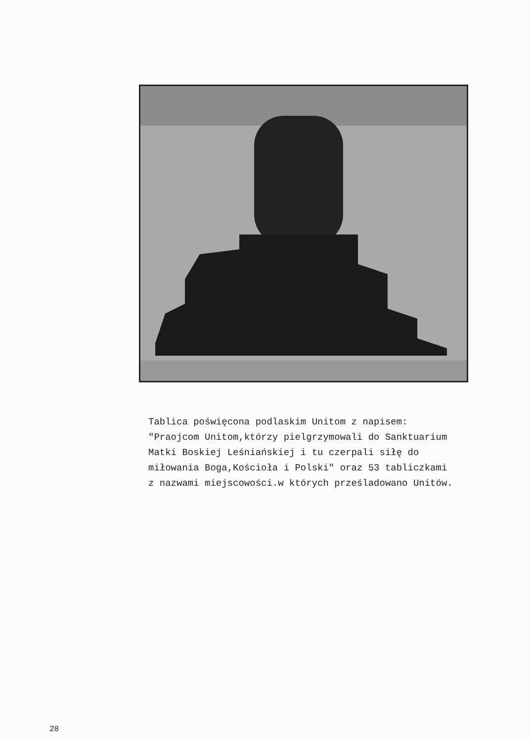Tablica poświęcona podlaskim Unitom z napisem:
"Praojcom Unitom,którzy pielgrzymowali do Sanktuarium
Matki Boskiej Leśniańskiej i tu czerpali siłę do
miłowania Boga,Kościoła i Polski" oraz 53 tabliczkami
z nazwami miejscowości.w których prześladowano Unitów.
28